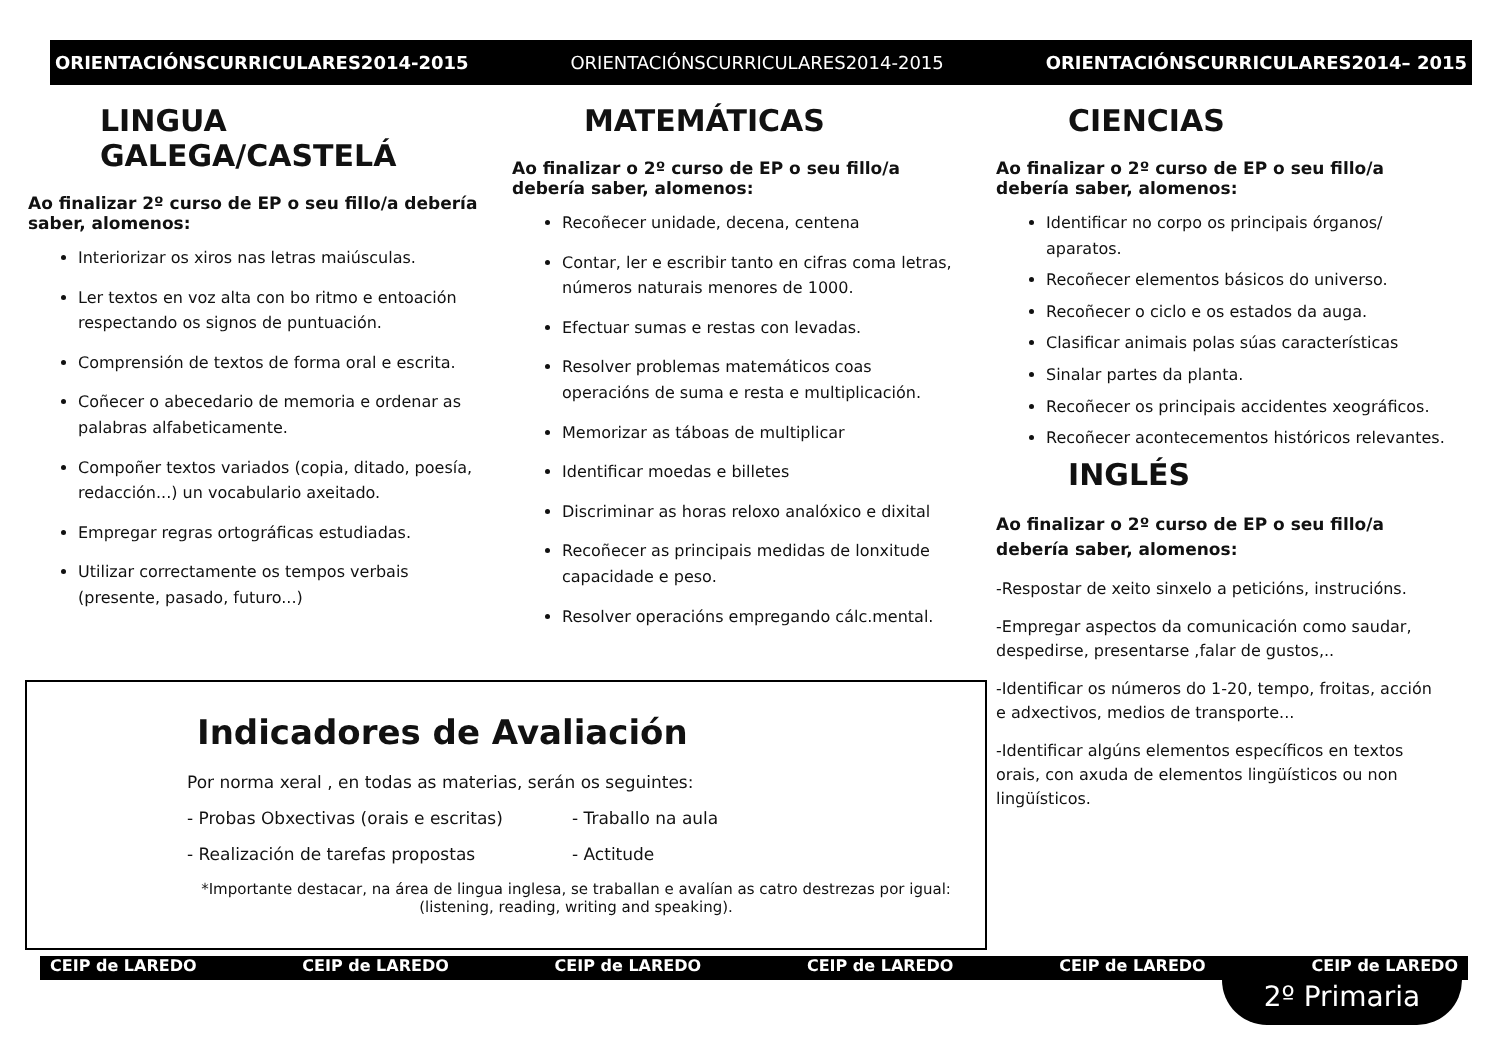ORIENTACIÓNSCURRICULARES2014-2015 ORIENTACIÓNSCURRICULARES2014-2015 ORIENTACIÓNSCURRICULARES2014– 2015
LINGUA GALEGA/CASTELÁ
Ao finalizar 2º curso de EP o seu fillo/a debería saber, alomenos:
Interiorizar os xiros nas letras maiúsculas.
Ler textos en voz alta con bo ritmo e entoación respectando os signos de puntuación.
Comprensión de textos de forma oral e escrita.
Coñecer o abecedario de memoria e ordenar as palabras alfabeticamente.
Compoñer textos variados (copia, ditado, poesía, redacción...) un vocabulario axeitado.
Empregar regras ortográficas estudiadas.
Utilizar correctamente os tempos verbais (presente, pasado, futuro...)
MATEMÁTICAS
Ao finalizar o 2º curso de EP o seu fillo/a debería saber, alomenos:
Recoñecer unidade, decena, centena
Contar, ler e escribir tanto en cifras coma letras, números naturais menores de 1000.
Efectuar sumas e restas con levadas.
Resolver problemas matemáticos coas operacións de suma e resta e multiplicación.
Memorizar as táboas de multiplicar
Identificar moedas e billetes
Discriminar as horas reloxo analóxico e dixital
Recoñecer as principais medidas de lonxitude capacidade e peso.
Resolver operacións empregando cálc.mental.
CIENCIAS
Ao finalizar o 2º curso de EP o seu fillo/a debería saber, alomenos:
Identificar no corpo os principais órganos/ aparatos.
Recoñecer elementos básicos do universo.
Recoñecer o ciclo e os estados da auga.
Clasificar animais polas súas características
Sinalar partes da planta.
Recoñecer os principais accidentes xeográficos.
Recoñecer acontecementos históricos relevantes.
INGLÉS
Ao finalizar o 2º curso de EP o seu fillo/a debería saber, alomenos:
-Respostar de xeito sinxelo a peticións, instrucións.
-Empregar aspectos da comunicación como saudar, despedirse, presentarse ,falar de gustos,..
-Identificar os números do 1-20, tempo, froitas, acción e adxectivos, medios de transporte...
-Identificar algúns elementos específicos en textos orais, con axuda de elementos lingüísticos ou non lingüísticos.
Indicadores de Avaliación
Por norma xeral , en todas as materias, serán os seguintes:
- Probas Obxectivas (orais e escritas) - Traballo na aula - Realización de tarefas propostas - Actitude
*Importante destacar, na área de lingua inglesa, se traballan e avalían as catro destrezas por igual:
(listening, reading, writing and speaking).
CEIP de LAREDO CEIP de LAREDO CEIP de LAREDO CEIP de LAREDO CEIP de LAREDO CEIP de LAREDO
2º Primaria